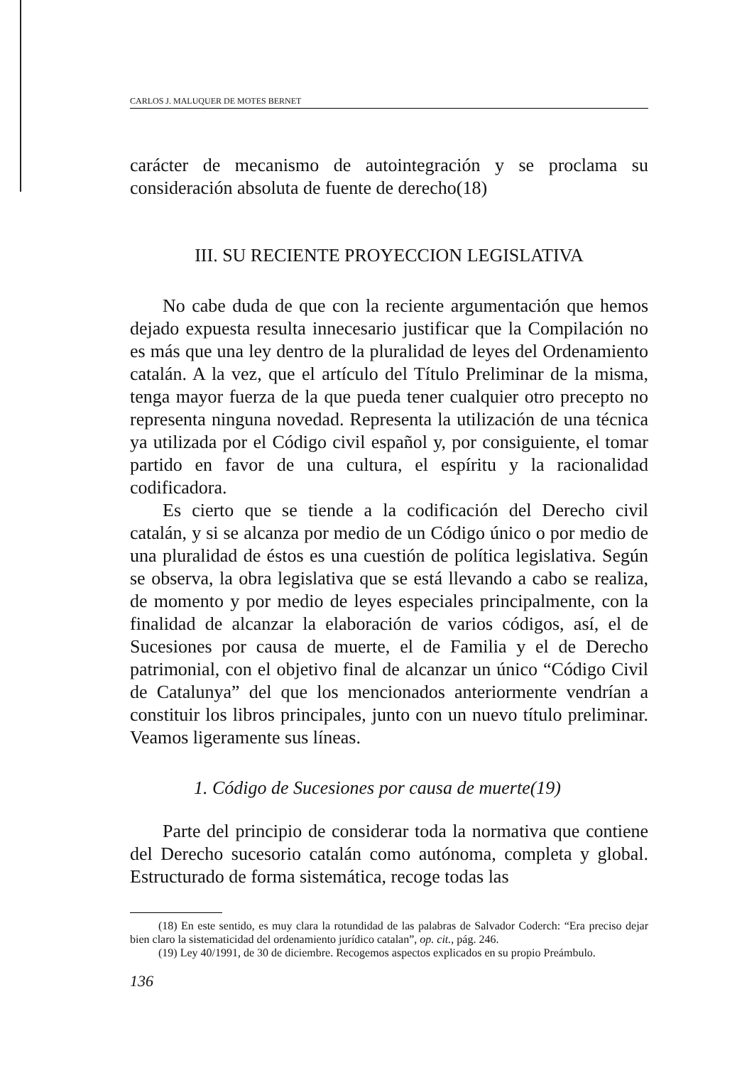CARLOS J. MALUQUER DE MOTES BERNET
carácter de mecanismo de autointegración y se proclama su consideración absoluta de fuente de derecho(18)
III. SU RECIENTE PROYECCION LEGISLATIVA
No cabe duda de que con la reciente argumentación que hemos dejado expuesta resulta innecesario justificar que la Compilación no es más que una ley dentro de la pluralidad de leyes del Ordenamiento catalán. A la vez, que el artículo del Título Preliminar de la misma, tenga mayor fuerza de la que pueda tener cualquier otro precepto no representa ninguna novedad. Representa la utilización de una técnica ya utilizada por el Código civil español y, por consiguiente, el tomar partido en favor de una cultura, el espíritu y la racionalidad codificadora.
Es cierto que se tiende a la codificación del Derecho civil catalán, y si se alcanza por medio de un Código único o por medio de una pluralidad de éstos es una cuestión de política legislativa. Según se observa, la obra legislativa que se está llevando a cabo se realiza, de momento y por medio de leyes especiales principalmente, con la finalidad de alcanzar la elaboración de varios códigos, así, el de Sucesiones por causa de muerte, el de Familia y el de Derecho patrimonial, con el objetivo final de alcanzar un único “Código Civil de Catalunya” del que los mencionados anteriormente vendrían a constituir los libros principales, junto con un nuevo título preliminar. Veamos ligeramente sus líneas.
1. Código de Sucesiones por causa de muerte(19)
Parte del principio de considerar toda la normativa que contiene del Derecho sucesorio catalán como autónoma, completa y global. Estructurado de forma sistemática, recoge todas las
(18) En este sentido, es muy clara la rotundidad de las palabras de Salvador Coderch: “Era preciso dejar bien claro la sistematicidad del ordenamiento jurídico catalan”, op. cit., pág. 246.
(19) Ley 40/1991, de 30 de diciembre. Recogemos aspectos explicados en su propio Preámbulo.
136